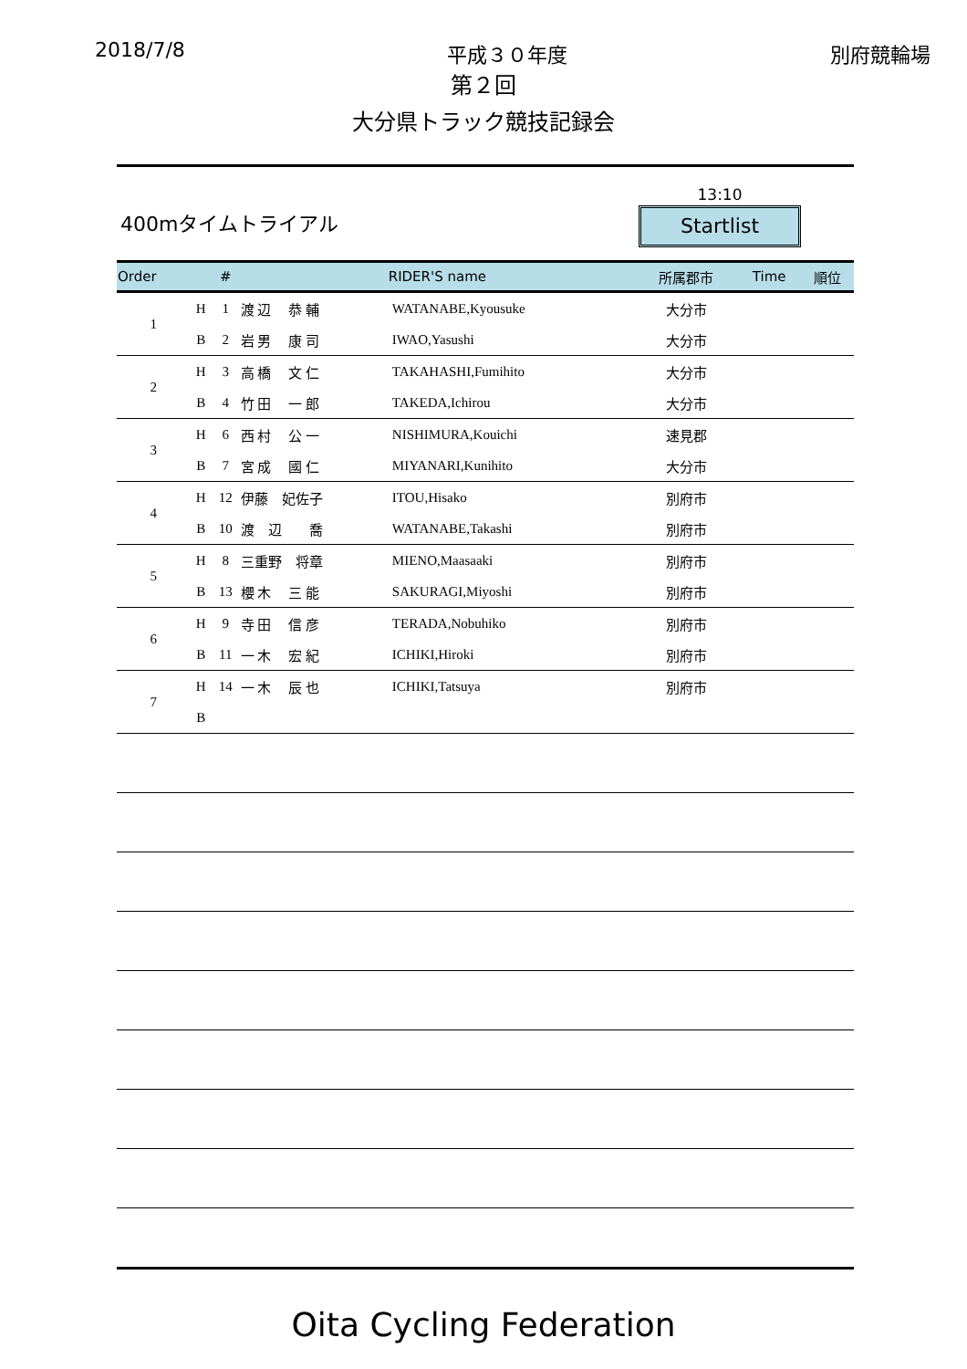2018/7/8 平成３０年度 別府競輪場
第２回
大分県トラック競技記録会
400mタイムトライアル
13:10
Startlist
| Order | | # | RIDER'S name | | 所属郡市 | Time | 順位 |
| --- | --- | --- | --- | --- | --- | --- | --- |
| 1 | H | 1 | 渡 辺 恭 輔 | WATANABE,Kyousuke | 大分市 | | |
| | B | 2 | 岩 男 康 司 | IWAO,Yasushi | 大分市 | | |
| 2 | H | 3 | 高 橋 文 仁 | TAKAHASHI,Fumihito | 大分市 | | |
| | B | 4 | 竹 田 一 郎 | TAKEDA,Ichirou | 大分市 | | |
| 3 | H | 6 | 西 村 公 一 | NISHIMURA,Kouichi | 速見郡 | | |
| | B | 7 | 宮 成 國 仁 | MIYANARI,Kunihito | 大分市 | | |
| 4 | H | 12 | 伊藤 妃佐子 | ITOU,Hisako | 別府市 | | |
| | B | 10 | 渡 辺 喬 | WATANABE,Takashi | 別府市 | | |
| 5 | H | 8 | 三重野 将章 | MIENO,Maasaaki | 別府市 | | |
| | B | 13 | 櫻 木 三 能 | SAKURAGI,Miyoshi | 別府市 | | |
| 6 | H | 9 | 寺 田 信 彦 | TERADA,Nobuhiko | 別府市 | | |
| | B | 11 | 一 木 宏 紀 | ICHIKI,Hiroki | 別府市 | | |
| 7 | H | 14 | 一 木 辰 也 | ICHIKI,Tatsuya | 別府市 | | |
| | B | | | | | | |
Oita Cycling Federation